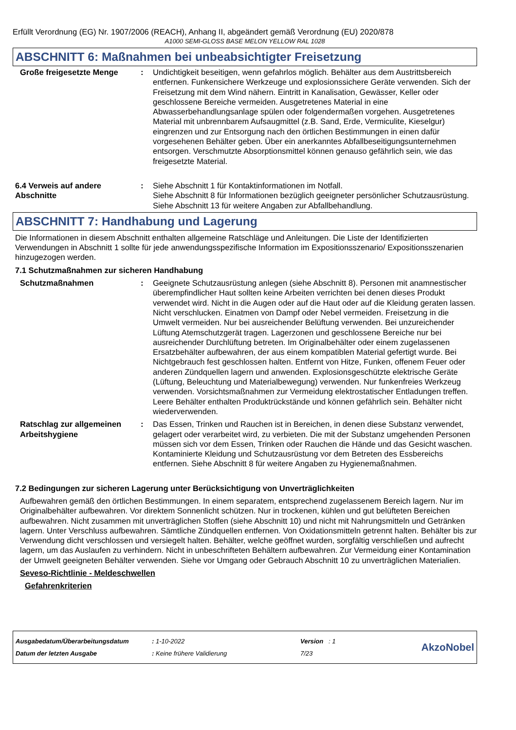Erfüllt Verordnung (EG) Nr. 1907/2006 (REACH), Anhang II, abgeändert gemäß Verordnung (EU) 2020/878
A1000 SEMI-GLOSS BASE MELON YELLOW RAL 1028
ABSCHNITT 6: Maßnahmen bei unbeabsichtigter Freisetzung
Große freigesetzte Menge : Undichtigkeit beseitigen, wenn gefahrlos möglich. Behälter aus dem Austrittsbereich entfernen. Funkensichere Werkzeuge und explosionssichere Geräte verwenden. Sich der Freisetzung mit dem Wind nähern. Eintritt in Kanalisation, Gewässer, Keller oder geschlossene Bereiche vermeiden. Ausgetretenes Material in eine Abwasserbehandlungsanlage spülen oder folgendermaßen vorgehen. Ausgetretenes Material mit unbrennbarem Aufsaugmittel (z.B. Sand, Erde, Vermiculite, Kieselgur) eingrenzen und zur Entsorgung nach den örtlichen Bestimmungen in einen dafür vorgesehenen Behälter geben. Über ein anerkanntes Abfallbeseitigungsunternehmen entsorgen. Verschmutzte Absorptionsmittel können genauso gefährlich sein, wie das freigesetzte Material.
6.4 Verweis auf andere Abschnitte
: Siehe Abschnitt 1 für Kontaktinformationen im Notfall.
Siehe Abschnitt 8 für Informationen bezüglich geeigneter persönlicher Schutzausrüstung.
Siehe Abschnitt 13 für weitere Angaben zur Abfallbehandlung.
ABSCHNITT 7: Handhabung und Lagerung
Die Informationen in diesem Abschnitt enthalten allgemeine Ratschläge und Anleitungen. Die Liste der Identifizierten Verwendungen in Abschnitt 1 sollte für jede anwendungsspezifische Information im Expositionsszenario/ Expositionsszenarien hinzugezogen werden.
7.1 Schutzmaßnahmen zur sicheren Handhabung
Schutzmaßnahmen : Geeignete Schutzausrüstung anlegen (siehe Abschnitt 8). Personen mit anamnestischer überempfindlicher Haut sollten keine Arbeiten verrichten bei denen dieses Produkt verwendet wird. Nicht in die Augen oder auf die Haut oder auf die Kleidung geraten lassen. Nicht verschlucken. Einatmen von Dampf oder Nebel vermeiden. Freisetzung in die Umwelt vermeiden. Nur bei ausreichender Belüftung verwenden. Bei unzureichender Lüftung Atemschutzgerät tragen. Lagerzonen und geschlossene Bereiche nur bei ausreichender Durchlüftung betreten. Im Originalbehälter oder einem zugelassenen Ersatzbehälter aufbewahren, der aus einem kompatiblen Material gefertigt wurde. Bei Nichtgebrauch fest geschlossen halten. Entfernt von Hitze, Funken, offenem Feuer oder anderen Zündquellen lagern und anwenden. Explosionsgeschützte elektrische Geräte (Lüftung, Beleuchtung und Materialbewegung) verwenden. Nur funkenfreies Werkzeug verwenden. Vorsichtsmaßnahmen zur Vermeidung elektrostatischer Entladungen treffen. Leere Behälter enthalten Produktrückstände und können gefährlich sein. Behälter nicht wiederverwenden.
Ratschlag zur allgemeinen Arbeitshygiene
: Das Essen, Trinken und Rauchen ist in Bereichen, in denen diese Substanz verwendet, gelagert oder verarbeitet wird, zu verbieten. Die mit der Substanz umgehenden Personen müssen sich vor dem Essen, Trinken oder Rauchen die Hände und das Gesicht waschen. Kontaminierte Kleidung und Schutzausrüstung vor dem Betreten des Essbereichs entfernen. Siehe Abschnitt 8 für weitere Angaben zu Hygienemaßnahmen.
7.2 Bedingungen zur sicheren Lagerung unter Berücksichtigung von Unverträglichkeiten
Aufbewahren gemäß den örtlichen Bestimmungen. In einem separatem, entsprechend zugelassenem Bereich lagern. Nur im Originalbehälter aufbewahren. Vor direktem Sonnenlicht schützen. Nur in trockenen, kühlen und gut belüfteten Bereichen aufbewahren. Nicht zusammen mit unverträglichen Stoffen (siehe Abschnitt 10) und nicht mit Nahrungsmitteln und Getränken lagern. Unter Verschluss aufbewahren. Sämtliche Zündquellen entfernen. Von Oxidationsmitteln getrennt halten. Behälter bis zur Verwendung dicht verschlossen und versiegelt halten. Behälter, welche geöffnet wurden, sorgfältig verschließen und aufrecht lagern, um das Auslaufen zu verhindern. Nicht in unbeschrifteten Behältern aufbewahren. Zur Vermeidung einer Kontamination der Umwelt geeigneten Behälter verwenden. Siehe vor Umgang oder Gebrauch Abschnitt 10 zu unverträglichen Materialien.
Seveso-Richtlinie - Meldeschwellen
Gefahrenkriterien
Ausgabedatum/Überarbeitungsdatum
Datum der letzten Ausgabe
: 1-10-2022
: Keine frühere Validierung
Version : 1
7/23
AkzoNobel